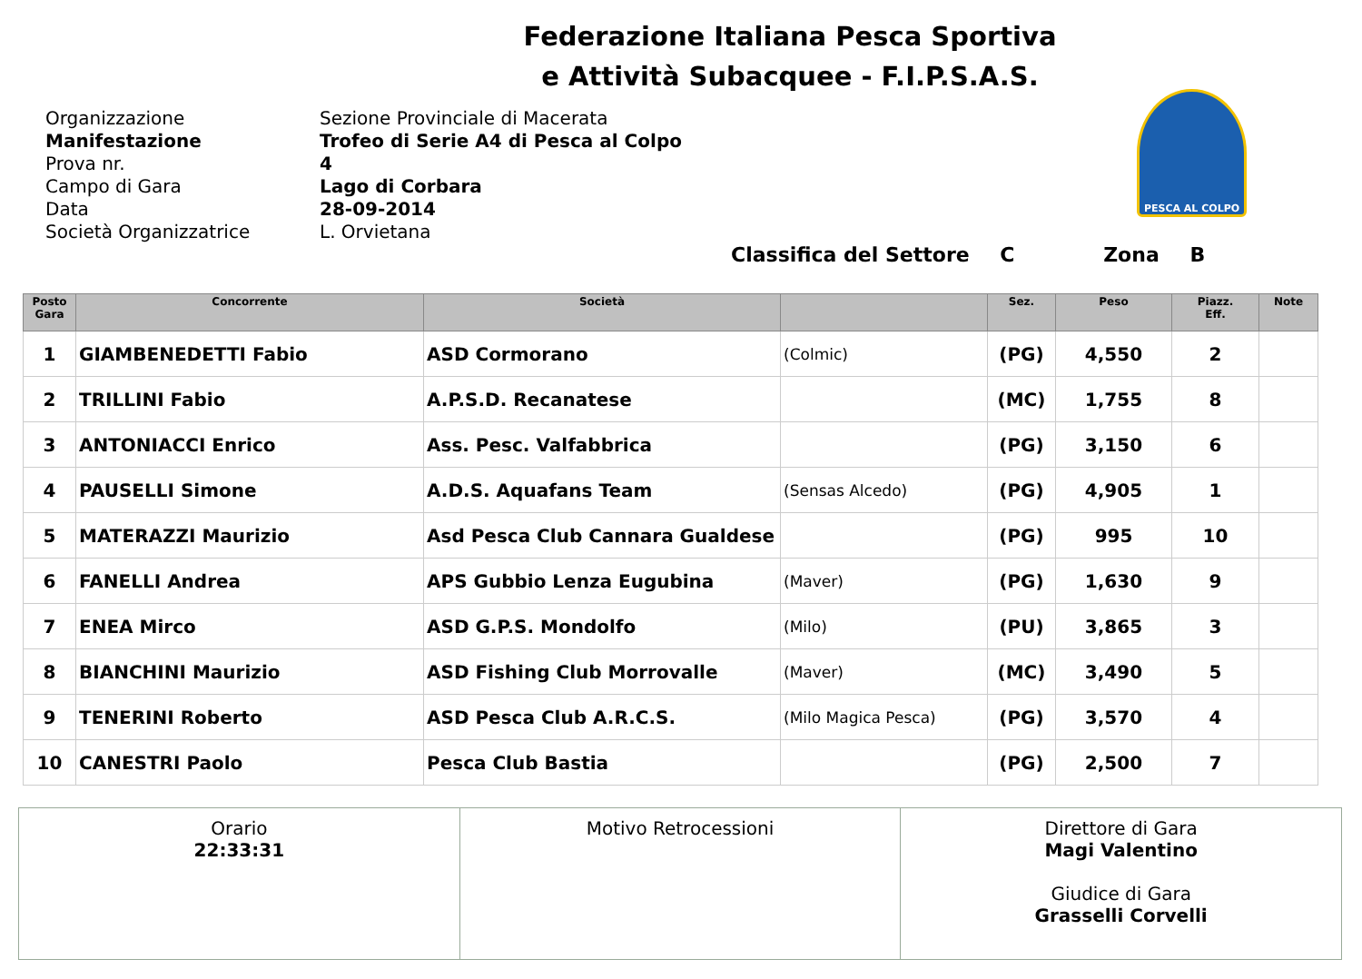Federazione Italiana Pesca Sportiva
e Attività Subacquee - F.I.P.S.A.S.
Organizzazione
Manifestazione
Prova nr.
Campo di Gara
Data
Società Organizzatrice
Sezione Provinciale di Macerata
Trofeo di Serie A4 di Pesca al Colpo
4
Lago di Corbara
28-09-2014
L. Orvietana
PESCA AL COLPO
Classifica del Settore C Zona B
| Posto Gara | Concorrente | Società | | Sez. | Peso | Piazz. Eff. | Note |
| --- | --- | --- | --- | --- | --- | --- | --- |
| 1 | GIAMBENEDETTI Fabio | ASD Cormorano | (Colmic) | (PG) | 4,550 | 2 | |
| 2 | TRILLINI Fabio | A.P.S.D. Recanatese | | (MC) | 1,755 | 8 | |
| 3 | ANTONIACCI Enrico | Ass. Pesc. Valfabbrica | | (PG) | 3,150 | 6 | |
| 4 | PAUSELLI Simone | A.D.S. Aquafans Team | (Sensas Alcedo) | (PG) | 4,905 | 1 | |
| 5 | MATERAZZI Maurizio | Asd Pesca Club Cannara Gualdese | | (PG) | 995 | 10 | |
| 6 | FANELLI Andrea | APS Gubbio Lenza Eugubina | (Maver) | (PG) | 1,630 | 9 | |
| 7 | ENEA Mirco | ASD G.P.S. Mondolfo | (Milo) | (PU) | 3,865 | 3 | |
| 8 | BIANCHINI Maurizio | ASD Fishing Club Morrovalle | (Maver) | (MC) | 3,490 | 5 | |
| 9 | TENERINI Roberto | ASD Pesca Club A.R.C.S. | (Milo Magica Pesca) | (PG) | 3,570 | 4 | |
| 10 | CANESTRI Paolo | Pesca Club Bastia | | (PG) | 2,500 | 7 | |
| Orario 22:33:31 | Motivo Retrocessioni | Direttore di Gara Magi Valentino Giudice di Gara Grasselli Corvelli |